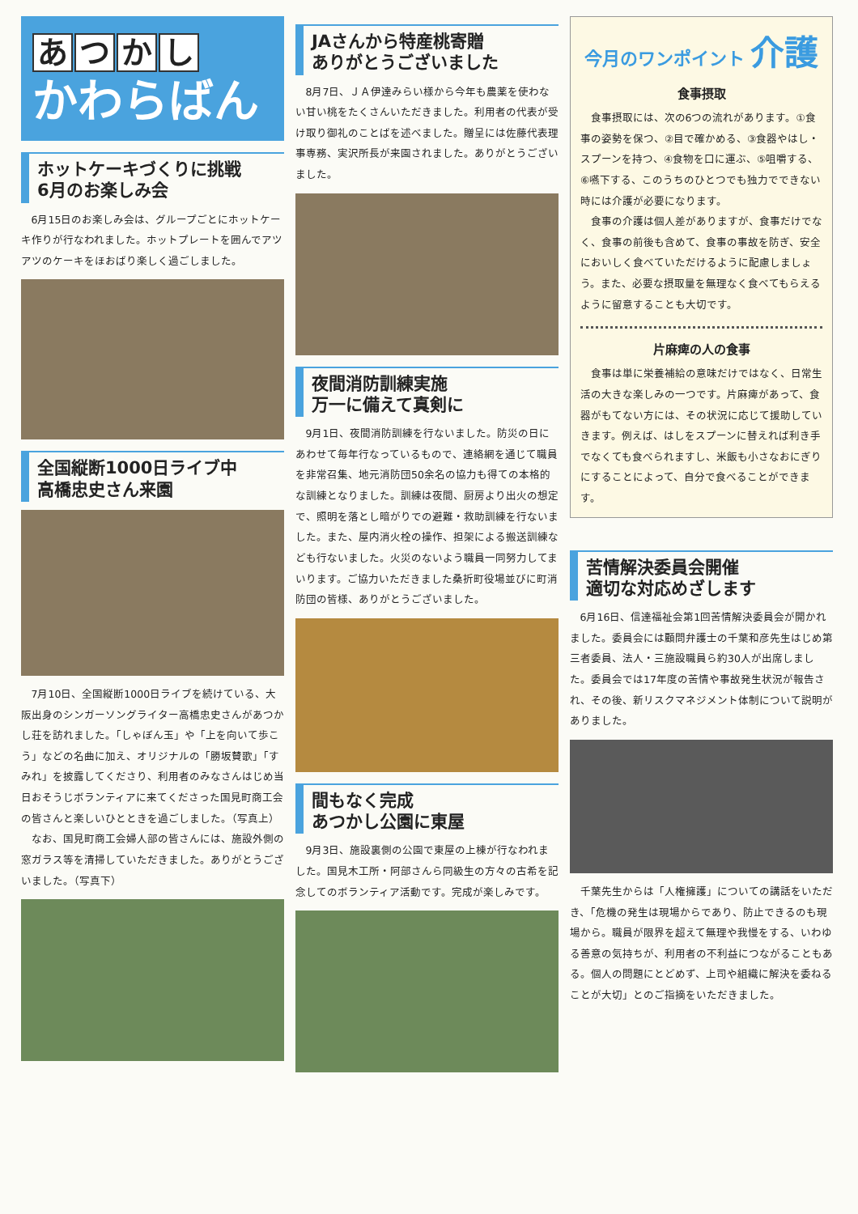あつかし
かわらばん
ホットケーキづくりに挑戦
6月のお楽しみ会
6月15日のお楽しみ会は、グループごとにホットケーキ作りが行なわれました。ホットプレートを囲んでアツアツのケーキをほおばり楽しく過ごしました。
全国縦断1000日ライブ中
高橋忠史さん来園
7月10日、全国縦断1000日ライブを続けている、大阪出身のシンガーソングライター高橋忠史さんがあつかし荘を訪れました。「しゃぼん玉」や「上を向いて歩こう」などの名曲に加え、オリジナルの「勝坂賛歌」「すみれ」を披露してくださり、利用者のみなさんはじめ当日おそうじボランティアに来てくださった国見町商工会の皆さんと楽しいひとときを過ごしました。（写真上）
なお、国見町商工会婦人部の皆さんには、施設外側の窓ガラス等を清掃していただきました。ありがとうございました。（写真下）
JAさんから特産桃寄贈
ありがとうございました
8月7日、ＪＡ伊達みらい様から今年も農薬を使わない甘い桃をたくさんいただきました。利用者の代表が受け取り御礼のことばを述べました。贈呈には佐藤代表理事専務、実沢所長が来園されました。ありがとうございました。
夜間消防訓練実施
万一に備えて真剣に
9月1日、夜間消防訓練を行ないました。防災の日にあわせて毎年行なっているもので、連絡網を通じて職員を非常召集、地元消防団50余名の協力も得ての本格的な訓練となりました。訓練は夜間、厨房より出火の想定で、照明を落とし暗がりでの避難・救助訓練を行ないました。また、屋内消火栓の操作、担架による搬送訓練なども行ないました。火災のないよう職員一同努力してまいります。ご協力いただきました桑折町役場並びに町消防団の皆様、ありがとうございました。
間もなく完成
あつかし公園に東屋
9月3日、施設裏側の公園で東屋の上棟が行なわれました。国見木工所・阿部さんら同級生の方々の古希を記念してのボランティア活動です。完成が楽しみです。
今月のワンポイント 介護
食事摂取
食事摂取には、次の6つの流れがあります。①食事の姿勢を保つ、②目で確かめる、③食器やはし・スプーンを持つ、④食物を口に運ぶ、⑤咀嚼する、⑥嚥下する、このうちのひとつでも独力でできない時には介護が必要になります。
食事の介護は個人差がありますが、食事だけでなく、食事の前後も含めて、食事の事故を防ぎ、安全においしく食べていただけるように配慮しましょう。また、必要な摂取量を無理なく食べてもらえるように留意することも大切です。
片麻痺の人の食事
食事は単に栄養補給の意味だけではなく、日常生活の大きな楽しみの一つです。片麻痺があって、食器がもてない方には、その状況に応じて援助していきます。例えば、はしをスプーンに替えれば利き手でなくても食べられますし、米飯も小さなおにぎりにすることによって、自分で食べることができます。
苦情解決委員会開催
適切な対応めざします
6月16日、信達福祉会第1回苦情解決委員会が開かれました。委員会には顧問弁護士の千葉和彦先生はじめ第三者委員、法人・三施設職員ら約30人が出席しました。委員会では17年度の苦情や事故発生状況が報告され、その後、新リスクマネジメント体制について説明がありました。
千葉先生からは「人権擁護」についての講話をいただき、「危機の発生は現場からであり、防止できるのも現場から。職員が限界を超えて無理や我慢をする、いわゆる善意の気持ちが、利用者の不利益につながることもある。個人の問題にとどめず、上司や組織に解決を委ねることが大切」とのご指摘をいただきました。